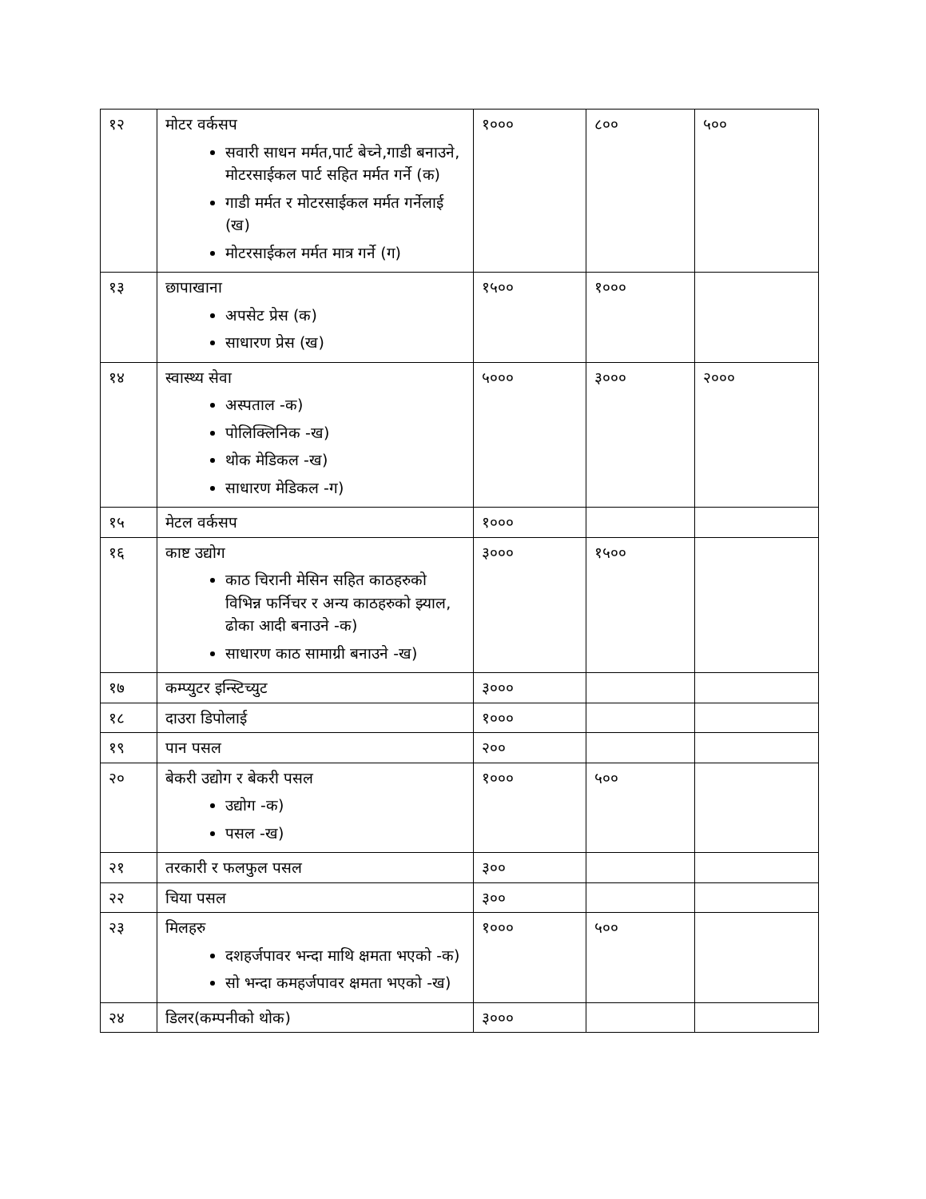| १२ | मोटर वर्कसप सवारी साधन मर्मत,पार्ट बेच्ने,गाडी बनाउने, मोटरसाईकल पार्ट सहित मर्मत गर्ने (क) गाडी मर्मत र मोटरसाईकल मर्मत गर्नेलाई (ख) मोटरसाईकल मर्मत मात्र गर्ने (ग) | १००० | ८०० | ५०० |
| १३ | छापाखाना अपसेट प्रेस (क) साधारण प्रेस (ख) | १५०० | १००० | |
| १४ | स्वास्थ्य सेवा अस्पताल -क) पोलिक्लिनिक -ख) थोक मेडिकल -ख) साधारण मेडिकल -ग) | ५००० | ३००० | २००० |
| १५ | मेटल वर्कसप | १००० | | |
| १६ | काष्ट उद्योग काठ चिरानी मेसिन सहित काठहरुको विभिन्न फर्निचर र अन्य काठहरुको झ्याल, ढोका आदी बनाउने -क) साधारण काठ सामाग्री बनाउने -ख) | ३००० | १५०० | |
| १७ | कम्प्युटर इन्स्टिच्युट | ३००० | | |
| १८ | दाउरा डिपोलाई | १००० | | |
| १९ | पान पसल | २०० | | |
| २० | बेकरी उद्योग र बेकरी पसल उद्योग -क) पसल -ख) | १००० | ५०० | |
| २१ | तरकारी र फलफुल पसल | ३०० | | |
| २२ | चिया पसल | ३०० | | |
| २३ | मिलहरु दशहर्जपावर भन्दा माथि क्षमता भएको -क) सो भन्दा कमहर्जपावर क्षमता भएको -ख) | १००० | ५०० | |
| २४ | डिलर(कम्पनीको थोक) | ३००० | | |